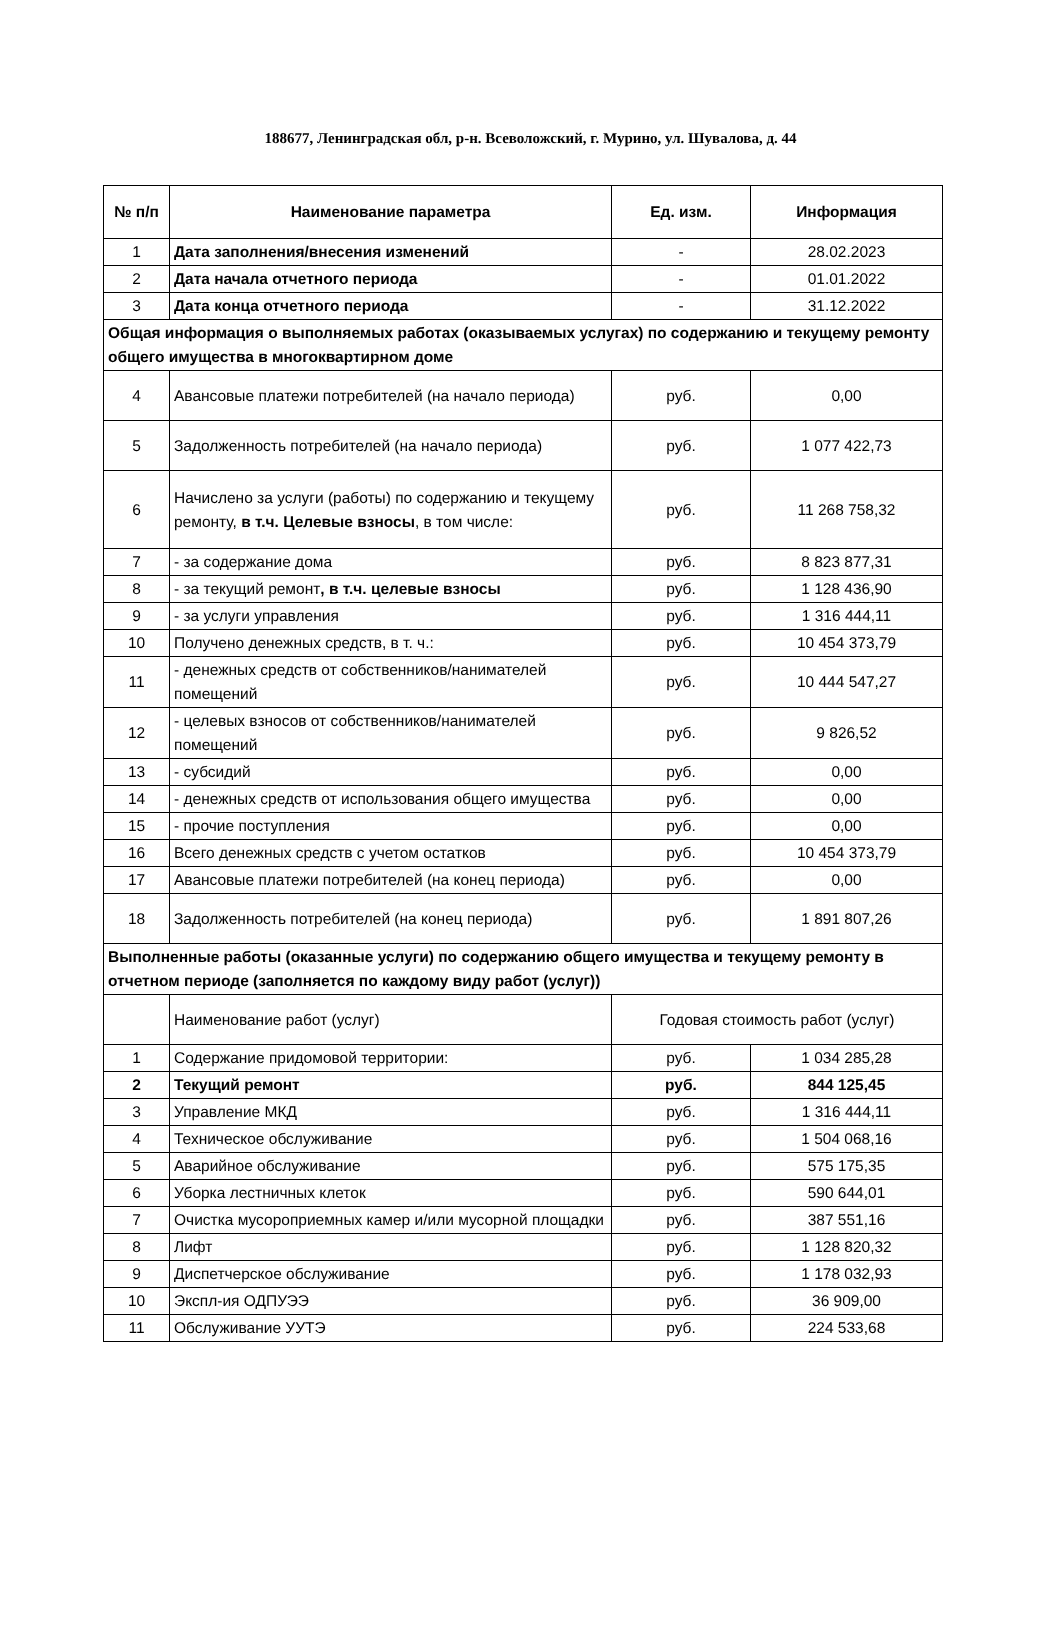188677, Ленинградская обл, р-н. Всеволожский, г. Мурино, ул. Шувалова, д. 44
| № п/п | Наименование параметра | Ед. изм. | Информация |
| --- | --- | --- | --- |
| 1 | Дата заполнения/внесения изменений | - | 28.02.2023 |
| 2 | Дата начала отчетного периода | - | 01.01.2022 |
| 3 | Дата конца отчетного периода | - | 31.12.2022 |
| Общая информация о выполняемых работах (оказываемых услугах) по содержанию и текущему ремонту общего имущества в многоквартирном доме | | | |
| 4 | Авансовые платежи потребителей (на начало периода) | руб. | 0,00 |
| 5 | Задолженность потребителей (на начало периода) | руб. | 1 077 422,73 |
| 6 | Начислено за услуги (работы) по содержанию и текущему ремонту, в т.ч. Целевые взносы , в том числе: | руб. | 11 268 758,32 |
| 7 | - за содержание дома | руб. | 8 823 877,31 |
| 8 | - за текущий ремонт , в т.ч. целевые взносы | руб. | 1 128 436,90 |
| 9 | - за услуги управления | руб. | 1 316 444,11 |
| 10 | Получено денежных средств, в т. ч.: | руб. | 10 454 373,79 |
| 11 | - денежных средств от собственников/нанимателей помещений | руб. | 10 444 547,27 |
| 12 | - целевых взносов от собственников/нанимателей помещений | руб. | 9 826,52 |
| 13 | - субсидий | руб. | 0,00 |
| 14 | - денежных средств от использования общего имущества | руб. | 0,00 |
| 15 | - прочие поступления | руб. | 0,00 |
| 16 | Всего денежных средств с учетом остатков | руб. | 10 454 373,79 |
| 17 | Авансовые платежи потребителей (на конец периода) | руб. | 0,00 |
| 18 | Задолженность потребителей (на конец периода) | руб. | 1 891 807,26 |
| Выполненные работы (оказанные услуги) по содержанию общего имущества и текущему ремонту в отчетном периоде (заполняется по каждому виду работ (услуг)) | | | |
| | Наименование работ (услуг) | Годовая стоимость работ (услуг) | |
| 1 | Содержание придомовой территории: | руб. | 1 034 285,28 |
| 2 | Текущий ремонт | руб. | 844 125,45 |
| 3 | Управление МКД | руб. | 1 316 444,11 |
| 4 | Техническое обслуживание | руб. | 1 504 068,16 |
| 5 | Аварийное обслуживание | руб. | 575 175,35 |
| 6 | Уборка лестничных клеток | руб. | 590 644,01 |
| 7 | Очистка мусороприемных камер и/или мусорной площадки | руб. | 387 551,16 |
| 8 | Лифт | руб. | 1 128 820,32 |
| 9 | Диспетчерское обслуживание | руб. | 1 178 032,93 |
| 10 | Экспл-ия ОДПУЭЭ | руб. | 36 909,00 |
| 11 | Обслуживание УУТЭ | руб. | 224 533,68 |